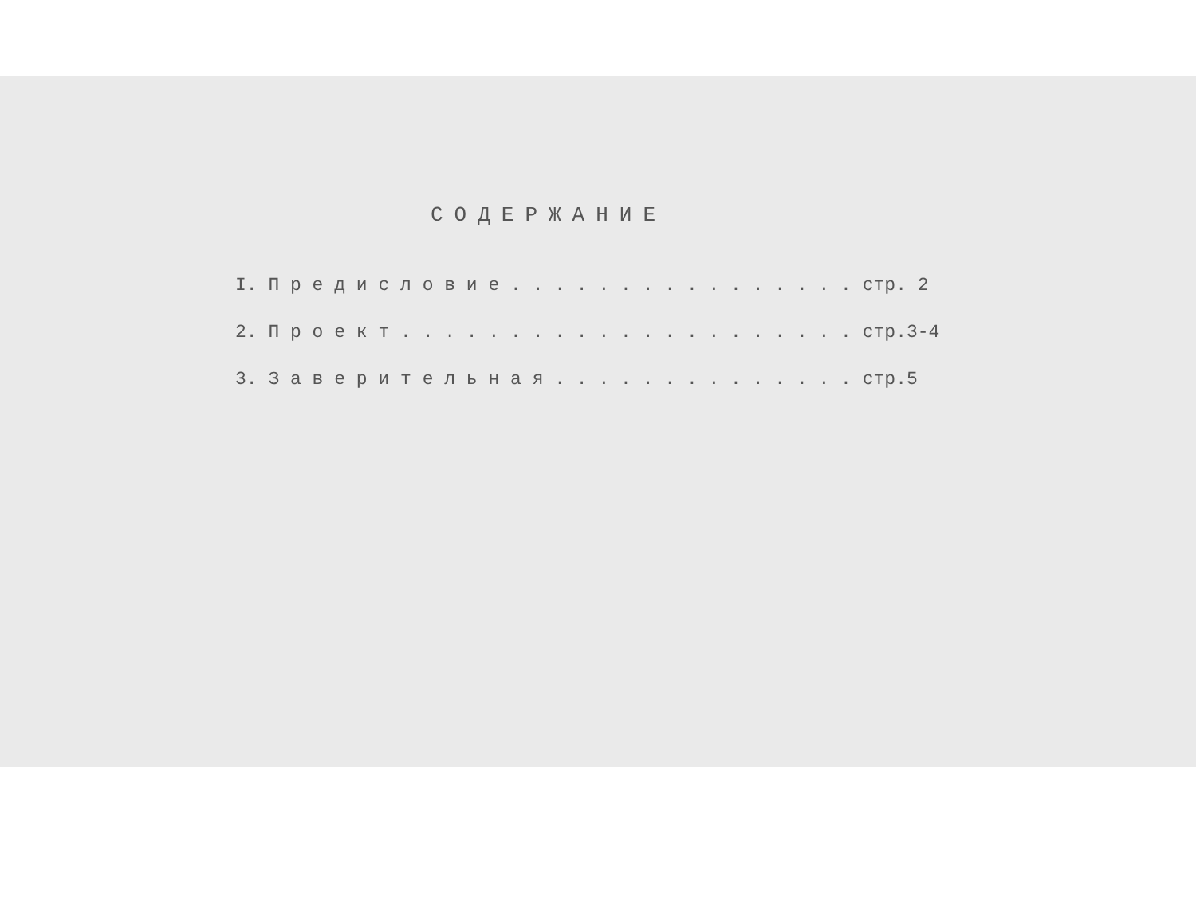СОДЕРЖАНИЕ
I. П р е д и с л о в и е . . . . . . . . . . . . . . . . стр. 2
2. П р о е к т . . . . . . . . . . . . . . . . . . . . . стр.3-4
3. З а в е р и т е л ь н а я . . . . . . . . . . . . . . стр.5